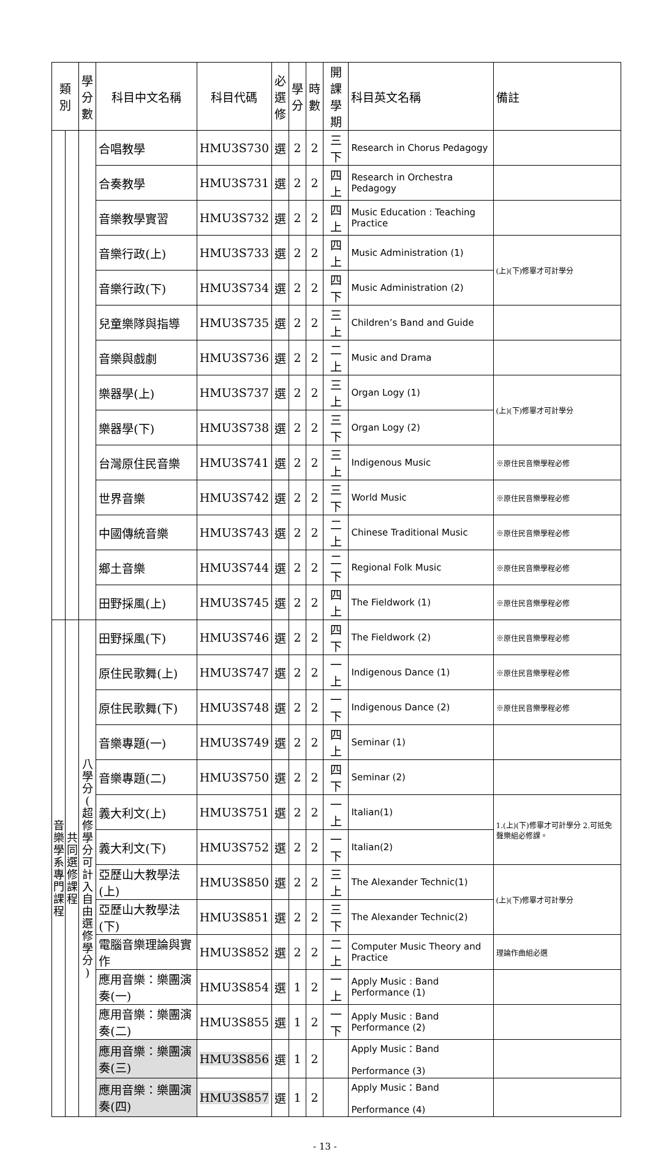| 類別 | | 學 分 數 | 科目中文名稱 | 科目代碼 | 必 選 修 | 學 分 | 時 數 | 開課 學期 | 科目英文名稱 | 備註 |
| --- | --- | --- | --- | --- | --- | --- | --- | --- | --- | --- |
| | | | 合唱教學 | HMU3S730 | 選 | 2 | 2 | 三下 | Research in Chorus Pedagogy | |
| | | | 合奏教學 | HMU3S731 | 選 | 2 | 2 | 四上 | Research in Orchestra Pedagogy | |
| | | | 音樂教學實習 | HMU3S732 | 選 | 2 | 2 | 四上 | Music Education : Teaching Practice | |
| | | | 音樂行政(上) | HMU3S733 | 選 | 2 | 2 | 四上 | Music Administration (1) | (上)(下)修畢才可計學分 |
| | | | 音樂行政(下) | HMU3S734 | 選 | 2 | 2 | 四下 | Music Administration (2) | |
| | | | 兒童樂隊與指導 | HMU3S735 | 選 | 2 | 2 | 三上 | Children’s Band and Guide | |
| | | | 音樂與戲劇 | HMU3S736 | 選 | 2 | 2 | 二上 | Music and Drama | |
| | | | 樂器學(上) | HMU3S737 | 選 | 2 | 2 | 三上 | Organ Logy (1) | (上)(下)修畢才可計學分 |
| | | | 樂器學(下) | HMU3S738 | 選 | 2 | 2 | 三下 | Organ Logy (2) | |
| | | | 台灣原住民音樂 | HMU3S741 | 選 | 2 | 2 | 三上 | Indigenous Music | ※原住民音樂學程必修 |
| | | | 世界音樂 | HMU3S742 | 選 | 2 | 2 | 三下 | World Music | ※原住民音樂學程必修 |
| | | | 中國傳統音樂 | HMU3S743 | 選 | 2 | 2 | 二上 | Chinese Traditional Music | ※原住民音樂學程必修 |
| | | | 鄉土音樂 | HMU3S744 | 選 | 2 | 2 | 二下 | Regional Folk Music | ※原住民音樂學程必修 |
| | | | 田野採風(上) | HMU3S745 | 選 | 2 | 2 | 四上 | The Fieldwork (1) | ※原住民音樂學程必修 |
| 音 樂 學 系 專 門 課 程 | 共 同 選 修 課 程 | 八 學 分 ( 超 修 學 分 可 計 入 自 由 選 修 學 分 ) | 田野採風(下) | HMU3S746 | 選 | 2 | 2 | 四下 | The Fieldwork (2) | ※原住民音樂學程必修 |
| | | | 原住民歌舞(上) | HMU3S747 | 選 | 2 | 2 | 一上 | Indigenous Dance (1) | ※原住民音樂學程必修 |
| | | | 原住民歌舞(下) | HMU3S748 | 選 | 2 | 2 | 一下 | Indigenous Dance (2) | ※原住民音樂學程必修 |
| | | | 音樂專題(一) | HMU3S749 | 選 | 2 | 2 | 四上 | Seminar (1) | |
| | | | 音樂專題(二) | HMU3S750 | 選 | 2 | 2 | 四下 | Seminar (2) | |
| | | | 義大利文(上) | HMU3S751 | 選 | 2 | 2 | 一上 | Italian(1) | 1.(上)(下)修畢才可計學分 2.可抵免聲樂組必修課。 |
| | | | 義大利文(下) | HMU3S752 | 選 | 2 | 2 | 一下 | Italian(2) | |
| | | | 亞歷山大教學法(上) | HMU3S850 | 選 | 2 | 2 | 三上 | The Alexander Technic(1) | (上)(下)修畢才可計學分 |
| | | | 亞歷山大教學法(下) | HMU3S851 | 選 | 2 | 2 | 三下 | The Alexander Technic(2) | |
| | | | 電腦音樂理論與實作 | HMU3S852 | 選 | 2 | 2 | 二上 | Computer Music Theory and Practice | 理論作曲組必選 |
| | | | 應用音樂：樂團演奏(一) | HMU3S854 | 選 | 1 | 2 | 一上 | Apply Music : Band Performance (1) | |
| | | | 應用音樂：樂團演奏(二) | HMU3S855 | 選 | 1 | 2 | 一下 | Apply Music : Band Performance (2) | |
| | | | 應用音樂：樂團演奏(三) | HMU3S856 | 選 | 1 | 2 | | Apply Music：Band Performance (3) | |
| | | | 應用音樂：樂團演奏(四) | HMU3S857 | 選 | 1 | 2 | | Apply Music：Band Performance (4) | |
- 13 -